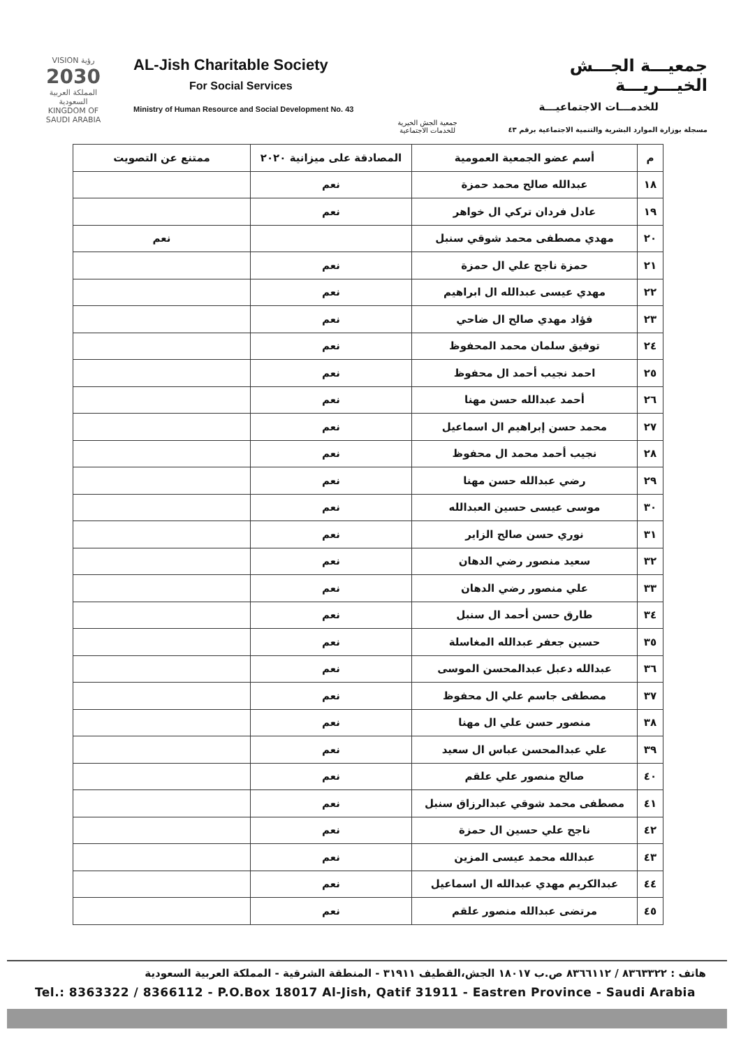VISION رؤية
2030
المملكة العربية السعودية
KINGDOM OF SAUDI ARABIA
AL-Jish Charitable Society
For Social Services
Ministry of Human Resource and Social Development No. 43
جمعية الجش الخيرية
للخدمات الاجتماعية
جمعيـــة الجـــش الخيـــريـــة
للخدمـــات الاجتماعيـــة
مسجلة بوزارة الموارد البشرية والتنمية الاجتماعية برقم ٤٣
| م | أسم عضو الجمعية العمومية | المصادقة على ميزانية ٢٠٢٠ | ممتنع عن التصويت |
| --- | --- | --- | --- |
| ١٨ | عبدالله صالح محمد حمزة | نعم | |
| ١٩ | عادل فردان تركي ال خواهر | نعم | |
| ٢٠ | مهدي مصطفى محمد شوقي سنبل | | نعم |
| ٢١ | حمزة ناجح علي ال حمزة | نعم | |
| ٢٢ | مهدي عيسى عبدالله ال ابراهيم | نعم | |
| ٢٣ | فؤاد مهدي صالح ال ضاحي | نعم | |
| ٢٤ | توفيق سلمان محمد المحفوظ | نعم | |
| ٢٥ | احمد نجيب أحمد ال محفوظ | نعم | |
| ٢٦ | أحمد عبدالله حسن مهنا | نعم | |
| ٢٧ | محمد حسن إبراهيم ال اسماعيل | نعم | |
| ٢٨ | نجيب أحمد محمد ال محفوظ | نعم | |
| ٢٩ | رضي عبدالله حسن مهنا | نعم | |
| ٣٠ | موسى عيسى حسين العبدالله | نعم | |
| ٣١ | نوري حسن صالح الزاير | نعم | |
| ٣٢ | سعيد منصور رضي الدهان | نعم | |
| ٣٣ | علي منصور رضي الدهان | نعم | |
| ٣٤ | طارق حسن أحمد ال سنبل | نعم | |
| ٣٥ | حسين جعفر عبدالله المغاسلة | نعم | |
| ٣٦ | عبدالله دعبل عبدالمحسن الموسى | نعم | |
| ٣٧ | مصطفى جاسم علي ال محفوظ | نعم | |
| ٣٨ | منصور حسن علي ال مهنا | نعم | |
| ٣٩ | علي عبدالمحسن عباس ال سعيد | نعم | |
| ٤٠ | صالح منصور علي علقم | نعم | |
| ٤١ | مصطفى محمد شوقي عبدالرزاق سنبل | نعم | |
| ٤٢ | ناجح علي حسين ال حمزة | نعم | |
| ٤٣ | عبدالله محمد عيسى المزين | نعم | |
| ٤٤ | عبدالكريم مهدي عبدالله ال اسماعيل | نعم | |
| ٤٥ | مرتضى عبدالله منصور علقم | نعم | |
هاتف : ٨٣٦٣٣٢٢ / ٨٣٦٦١١٢ ص.ب ١٨٠١٧ الجش،القطيف ٣١٩١١ - المنطقة الشرقية - المملكة العربية السعودية
Tel.: 8363322 / 8366112 - P.O.Box 18017 Al-Jish, Qatif 31911 - Eastren Province - Saudi Arabia